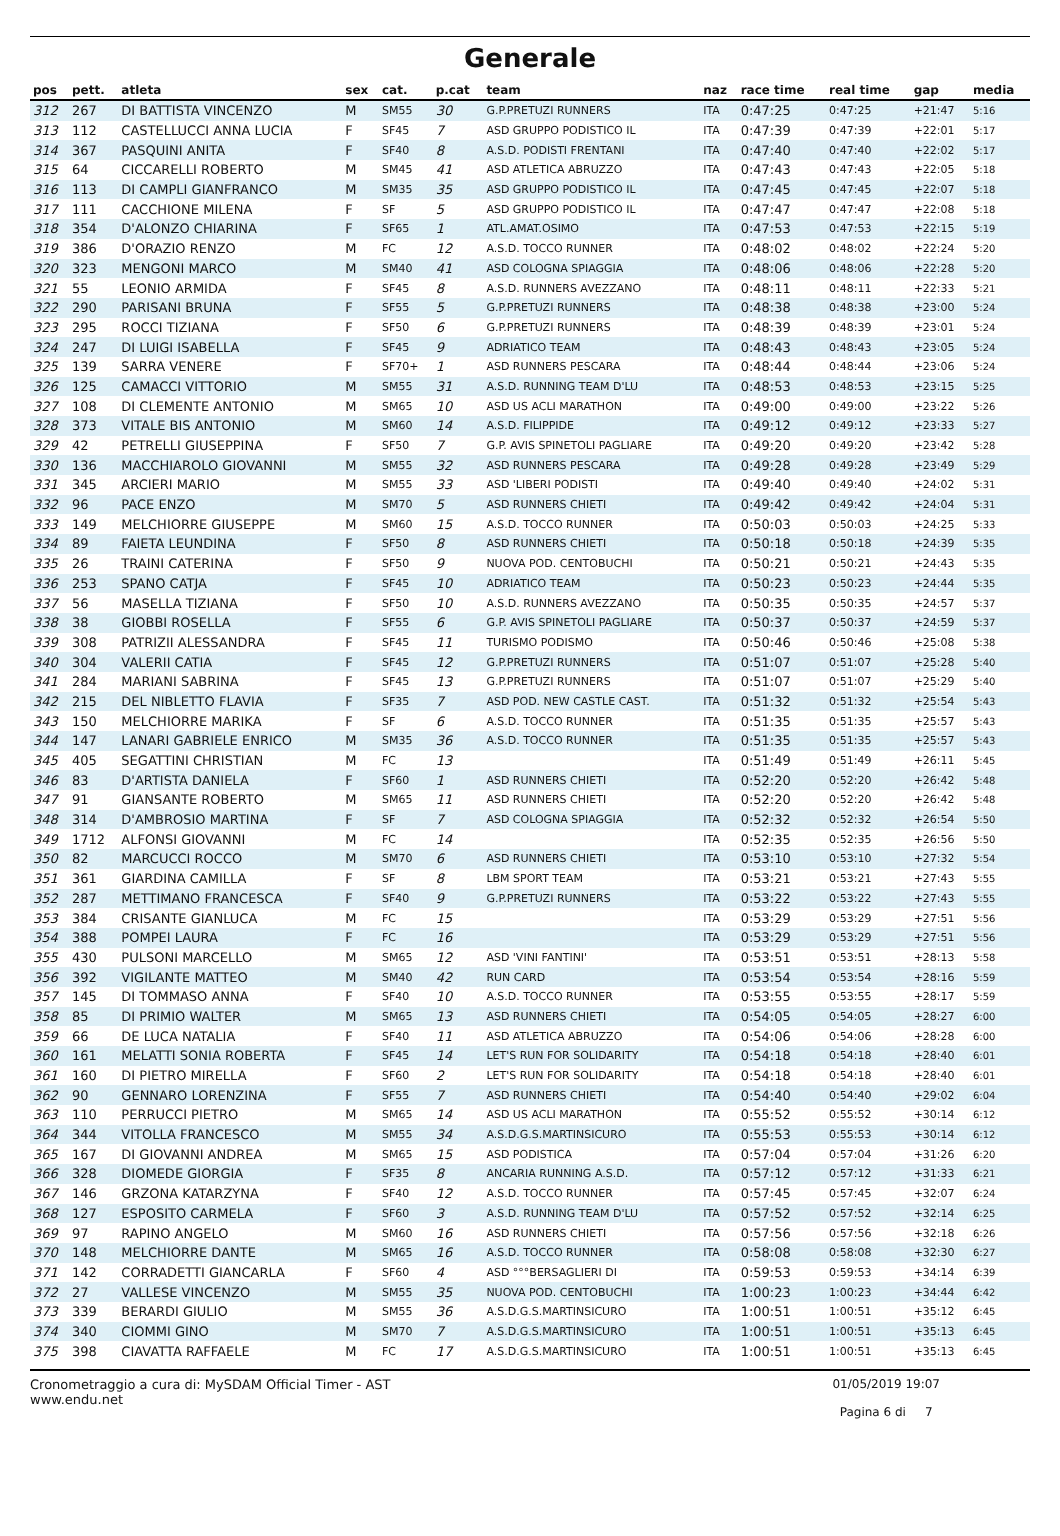Generale
| pos | pett. | atleta | sex | cat. | p.cat | team | naz | race time | real time | gap | media |
| --- | --- | --- | --- | --- | --- | --- | --- | --- | --- | --- | --- |
| 312 | 267 | DI BATTISTA VINCENZO | M | SM55 | 30 | G.P.PRETUZI RUNNERS | ITA | 0:47:25 | 0:47:25 | +21:47 | 5:16 |
| 313 | 112 | CASTELLUCCI ANNA LUCIA | F | SF45 | 7 | ASD GRUPPO PODISTICO IL | ITA | 0:47:39 | 0:47:39 | +22:01 | 5:17 |
| 314 | 367 | PASQUINI ANITA | F | SF40 | 8 | A.S.D. PODISTI FRENTANI | ITA | 0:47:40 | 0:47:40 | +22:02 | 5:17 |
| 315 | 64 | CICCARELLI ROBERTO | M | SM45 | 41 | ASD ATLETICA ABRUZZO | ITA | 0:47:43 | 0:47:43 | +22:05 | 5:18 |
| 316 | 113 | DI CAMPLI GIANFRANCO | M | SM35 | 35 | ASD GRUPPO PODISTICO IL | ITA | 0:47:45 | 0:47:45 | +22:07 | 5:18 |
| 317 | 111 | CACCHIONE MILENA | F | SF | 5 | ASD GRUPPO PODISTICO IL | ITA | 0:47:47 | 0:47:47 | +22:08 | 5:18 |
| 318 | 354 | D'ALONZO CHIARINA | F | SF65 | 1 | ATL.AMAT.OSIMO | ITA | 0:47:53 | 0:47:53 | +22:15 | 5:19 |
| 319 | 386 | D'ORAZIO RENZO | M | FC | 12 | A.S.D. TOCCO RUNNER | ITA | 0:48:02 | 0:48:02 | +22:24 | 5:20 |
| 320 | 323 | MENGONI MARCO | M | SM40 | 41 | ASD COLOGNA SPIAGGIA | ITA | 0:48:06 | 0:48:06 | +22:28 | 5:20 |
| 321 | 55 | LEONIO ARMIDA | F | SF45 | 8 | A.S.D. RUNNERS AVEZZANO | ITA | 0:48:11 | 0:48:11 | +22:33 | 5:21 |
| 322 | 290 | PARISANI BRUNA | F | SF55 | 5 | G.P.PRETUZI RUNNERS | ITA | 0:48:38 | 0:48:38 | +23:00 | 5:24 |
| 323 | 295 | ROCCI TIZIANA | F | SF50 | 6 | G.P.PRETUZI RUNNERS | ITA | 0:48:39 | 0:48:39 | +23:01 | 5:24 |
| 324 | 247 | DI LUIGI ISABELLA | F | SF45 | 9 | ADRIATICO TEAM | ITA | 0:48:43 | 0:48:43 | +23:05 | 5:24 |
| 325 | 139 | SARRA VENERE | F | SF70+ | 1 | ASD RUNNERS PESCARA | ITA | 0:48:44 | 0:48:44 | +23:06 | 5:24 |
| 326 | 125 | CAMACCI VITTORIO | M | SM55 | 31 | A.S.D. RUNNING TEAM D'LU | ITA | 0:48:53 | 0:48:53 | +23:15 | 5:25 |
| 327 | 108 | DI CLEMENTE ANTONIO | M | SM65 | 10 | ASD US ACLI MARATHON | ITA | 0:49:00 | 0:49:00 | +23:22 | 5:26 |
| 328 | 373 | VITALE BIS ANTONIO | M | SM60 | 14 | A.S.D. FILIPPIDE | ITA | 0:49:12 | 0:49:12 | +23:33 | 5:27 |
| 329 | 42 | PETRELLI GIUSEPPINA | F | SF50 | 7 | G.P. AVIS SPINETOLI PAGLIARE | ITA | 0:49:20 | 0:49:20 | +23:42 | 5:28 |
| 330 | 136 | MACCHIAROLO GIOVANNI | M | SM55 | 32 | ASD RUNNERS PESCARA | ITA | 0:49:28 | 0:49:28 | +23:49 | 5:29 |
| 331 | 345 | ARCIERI MARIO | M | SM55 | 33 | ASD 'LIBERI PODISTI | ITA | 0:49:40 | 0:49:40 | +24:02 | 5:31 |
| 332 | 96 | PACE ENZO | M | SM70 | 5 | ASD RUNNERS CHIETI | ITA | 0:49:42 | 0:49:42 | +24:04 | 5:31 |
| 333 | 149 | MELCHIORRE GIUSEPPE | M | SM60 | 15 | A.S.D. TOCCO RUNNER | ITA | 0:50:03 | 0:50:03 | +24:25 | 5:33 |
| 334 | 89 | FAIETA LEUNDINA | F | SF50 | 8 | ASD RUNNERS CHIETI | ITA | 0:50:18 | 0:50:18 | +24:39 | 5:35 |
| 335 | 26 | TRAINI CATERINA | F | SF50 | 9 | NUOVA POD. CENTOBUCHI | ITA | 0:50:21 | 0:50:21 | +24:43 | 5:35 |
| 336 | 253 | SPANO CATJA | F | SF45 | 10 | ADRIATICO TEAM | ITA | 0:50:23 | 0:50:23 | +24:44 | 5:35 |
| 337 | 56 | MASELLA TIZIANA | F | SF50 | 10 | A.S.D. RUNNERS AVEZZANO | ITA | 0:50:35 | 0:50:35 | +24:57 | 5:37 |
| 338 | 38 | GIOBBI ROSELLA | F | SF55 | 6 | G.P. AVIS SPINETOLI PAGLIARE | ITA | 0:50:37 | 0:50:37 | +24:59 | 5:37 |
| 339 | 308 | PATRIZII ALESSANDRA | F | SF45 | 11 | TURISMO PODISMO | ITA | 0:50:46 | 0:50:46 | +25:08 | 5:38 |
| 340 | 304 | VALERII CATIA | F | SF45 | 12 | G.P.PRETUZI RUNNERS | ITA | 0:51:07 | 0:51:07 | +25:28 | 5:40 |
| 341 | 284 | MARIANI SABRINA | F | SF45 | 13 | G.P.PRETUZI RUNNERS | ITA | 0:51:07 | 0:51:07 | +25:29 | 5:40 |
| 342 | 215 | DEL NIBLETTO FLAVIA | F | SF35 | 7 | ASD POD. NEW CASTLE CAST. | ITA | 0:51:32 | 0:51:32 | +25:54 | 5:43 |
| 343 | 150 | MELCHIORRE MARIKA | F | SF | 6 | A.S.D. TOCCO RUNNER | ITA | 0:51:35 | 0:51:35 | +25:57 | 5:43 |
| 344 | 147 | LANARI GABRIELE ENRICO | M | SM35 | 36 | A.S.D. TOCCO RUNNER | ITA | 0:51:35 | 0:51:35 | +25:57 | 5:43 |
| 345 | 405 | SEGATTINI CHRISTIAN | M | FC | 13 | | ITA | 0:51:49 | 0:51:49 | +26:11 | 5:45 |
| 346 | 83 | D'ARTISTA DANIELA | F | SF60 | 1 | ASD RUNNERS CHIETI | ITA | 0:52:20 | 0:52:20 | +26:42 | 5:48 |
| 347 | 91 | GIANSANTE ROBERTO | M | SM65 | 11 | ASD RUNNERS CHIETI | ITA | 0:52:20 | 0:52:20 | +26:42 | 5:48 |
| 348 | 314 | D'AMBROSIO MARTINA | F | SF | 7 | ASD COLOGNA SPIAGGIA | ITA | 0:52:32 | 0:52:32 | +26:54 | 5:50 |
| 349 | 1712 | ALFONSI GIOVANNI | M | FC | 14 | | ITA | 0:52:35 | 0:52:35 | +26:56 | 5:50 |
| 350 | 82 | MARCUCCI ROCCO | M | SM70 | 6 | ASD RUNNERS CHIETI | ITA | 0:53:10 | 0:53:10 | +27:32 | 5:54 |
| 351 | 361 | GIARDINA CAMILLA | F | SF | 8 | LBM SPORT TEAM | ITA | 0:53:21 | 0:53:21 | +27:43 | 5:55 |
| 352 | 287 | METTIMANO FRANCESCA | F | SF40 | 9 | G.P.PRETUZI RUNNERS | ITA | 0:53:22 | 0:53:22 | +27:43 | 5:55 |
| 353 | 384 | CRISANTE GIANLUCA | M | FC | 15 | | ITA | 0:53:29 | 0:53:29 | +27:51 | 5:56 |
| 354 | 388 | POMPEI LAURA | F | FC | 16 | | ITA | 0:53:29 | 0:53:29 | +27:51 | 5:56 |
| 355 | 430 | PULSONI MARCELLO | M | SM65 | 12 | ASD 'VINI FANTINI' | ITA | 0:53:51 | 0:53:51 | +28:13 | 5:58 |
| 356 | 392 | VIGILANTE MATTEO | M | SM40 | 42 | RUN CARD | ITA | 0:53:54 | 0:53:54 | +28:16 | 5:59 |
| 357 | 145 | DI TOMMASO ANNA | F | SF40 | 10 | A.S.D. TOCCO RUNNER | ITA | 0:53:55 | 0:53:55 | +28:17 | 5:59 |
| 358 | 85 | DI PRIMIO WALTER | M | SM65 | 13 | ASD RUNNERS CHIETI | ITA | 0:54:05 | 0:54:05 | +28:27 | 6:00 |
| 359 | 66 | DE LUCA NATALIA | F | SF40 | 11 | ASD ATLETICA ABRUZZO | ITA | 0:54:06 | 0:54:06 | +28:28 | 6:00 |
| 360 | 161 | MELATTI SONIA ROBERTA | F | SF45 | 14 | LET'S RUN FOR SOLIDARITY | ITA | 0:54:18 | 0:54:18 | +28:40 | 6:01 |
| 361 | 160 | DI PIETRO MIRELLA | F | SF60 | 2 | LET'S RUN FOR SOLIDARITY | ITA | 0:54:18 | 0:54:18 | +28:40 | 6:01 |
| 362 | 90 | GENNARO LORENZINA | F | SF55 | 7 | ASD RUNNERS CHIETI | ITA | 0:54:40 | 0:54:40 | +29:02 | 6:04 |
| 363 | 110 | PERRUCCI PIETRO | M | SM65 | 14 | ASD US ACLI MARATHON | ITA | 0:55:52 | 0:55:52 | +30:14 | 6:12 |
| 364 | 344 | VITOLLA FRANCESCO | M | SM55 | 34 | A.S.D.G.S.MARTINSICURO | ITA | 0:55:53 | 0:55:53 | +30:14 | 6:12 |
| 365 | 167 | DI GIOVANNI ANDREA | M | SM65 | 15 | ASD PODISTICA | ITA | 0:57:04 | 0:57:04 | +31:26 | 6:20 |
| 366 | 328 | DIOMEDE GIORGIA | F | SF35 | 8 | ANCARIA RUNNING A.S.D. | ITA | 0:57:12 | 0:57:12 | +31:33 | 6:21 |
| 367 | 146 | GRZONA KATARZYNA | F | SF40 | 12 | A.S.D. TOCCO RUNNER | ITA | 0:57:45 | 0:57:45 | +32:07 | 6:24 |
| 368 | 127 | ESPOSITO CARMELA | F | SF60 | 3 | A.S.D. RUNNING TEAM D'LU | ITA | 0:57:52 | 0:57:52 | +32:14 | 6:25 |
| 369 | 97 | RAPINO ANGELO | M | SM60 | 16 | ASD RUNNERS CHIETI | ITA | 0:57:56 | 0:57:56 | +32:18 | 6:26 |
| 370 | 148 | MELCHIORRE DANTE | M | SM65 | 16 | A.S.D. TOCCO RUNNER | ITA | 0:58:08 | 0:58:08 | +32:30 | 6:27 |
| 371 | 142 | CORRADETTI GIANCARLA | F | SF60 | 4 | ASD °°°BERSAGLIERI DI | ITA | 0:59:53 | 0:59:53 | +34:14 | 6:39 |
| 372 | 27 | VALLESE VINCENZO | M | SM55 | 35 | NUOVA POD. CENTOBUCHI | ITA | 1:00:23 | 1:00:23 | +34:44 | 6:42 |
| 373 | 339 | BERARDI GIULIO | M | SM55 | 36 | A.S.D.G.S.MARTINSICURO | ITA | 1:00:51 | 1:00:51 | +35:12 | 6:45 |
| 374 | 340 | CIOMMI GINO | M | SM70 | 7 | A.S.D.G.S.MARTINSICURO | ITA | 1:00:51 | 1:00:51 | +35:13 | 6:45 |
| 375 | 398 | CIAVATTA RAFFAELE | M | FC | 17 | A.S.D.G.S.MARTINSICURO | ITA | 1:00:51 | 1:00:51 | +35:13 | 6:45 |
Cronometraggio a cura di: MySDAM Official Timer - AST
www.endu.net
01/05/2019 19:07
Pagina 6 di 7